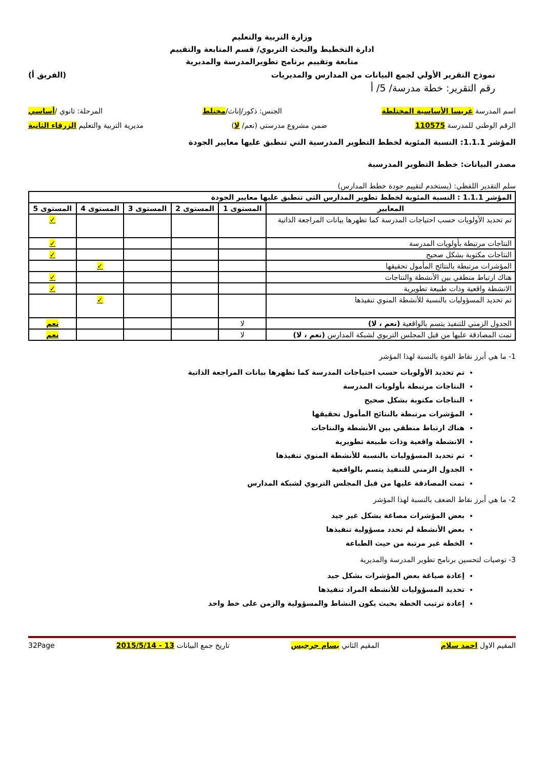وزارة التربية والتعليم
ادارة التخطيط والبحث التربوي/ قسم المتابعة والتقييم
متابعة وتقييم برنامج تطويرالمدرسة والمديرية
نموذج التقرير الأولي لجمع البيانات من المدارس والمديريات (الفريق أ)
رقم التقرير: خطة مدرسة/ 5/ أ
اسم المدرسة غريسا الأساسية المختلطة الجنس: ذكور/إناث/مختلط المرحلة: ثانوي /أساسي
الرقم الوطني للمدرسة 110575 ضمن مشروع مدرستي (نعم/ لا) مديرية التربية والتعليم الزرقاء الثانية
المؤشر 1.1.1: النسبة المئوية لخطط التطوير المدرسية التي تنطبق عليها معايير الجودة
مصدر البيانات: خطط التطوير المدرسية
سلم التقدير اللفظي: (يستخدم لتقييم جودة خطط المدارس)
| المؤشر 1.1.1 : النسبة المئوية لخطط تطوير المدارس التي تنطبق عليها معايير الجودة | | | | | |
| --- | --- | --- | --- | --- | --- |
| المعايير | المستوى 1 | المستوى 2 | المستوى 3 | المستوى 4 | المستوى 5 |
| تم تحديد الأولويات حسب احتياجات المدرسة كما تظهرها بيانات المراجعة الذاتية | | | | | ✓ |
| النتاجات مرتبطة بأولويات المدرسة | | | | | ✓ |
| النتاجات مكتوبة بشكل صحيح | | | | | ✓ |
| المؤشرات مرتبطة بالنتائج المأمول تحقيقها | | | | ✓ | |
| هناك ارتباط منطقي بين الأنشطة والنتاجات | | | | | ✓ |
| الانشطة واقعية وذات طبيعة تطويرية | | | | | ✓ |
| تم تحديد المسؤوليات بالنسبة للأنشطة المنوي تنفيذها | | | | ✓ | |
| الجدول الزمني للتنفيذ يتسم بالواقعية (نعم ، لا) | لا | | | | نعم |
| تمت المصادقة عليها من قبل المجلس التربوي لشبكة المدارس (نعم ، لا) | لا | | | | نعم |
1- ما هي أبرز نقاط القوة بالنسبة لهذا المؤشر
تم تحديد الأولويات حسب احتياجات المدرسة كما تظهرها بيانات المراجعة الذاتية
النتاجات مرتبطة بأولويات المدرسة
النتاجات مكتوبة بشكل صحيح
المؤشرات مرتبطة بالنتائج المأمول تحقيقها
هناك ارتباط منطقي بين الأنشطة والنتاجات
الانشطة واقعية وذات طبيعة تطويرية
تم تحديد المسؤوليات بالنسبة للأنشطة المنوي تنفيذها
الجدول الزمني للتنفيذ يتسم بالواقعية
تمت المصادقة عليها من قبل المجلس التربوي لشبكة المدارس
2- ما هي أبرز نقاط الضعف بالنسبة لهذا المؤشر
بعض المؤشرات مصاغة بشكل غير جيد
بعض الأنشطة لم تحدد مسؤولية تنفيذها
الخطة غير مرتبة من حيث الطباعة
3- توصيات لتحسين برنامج تطوير المدرسة والمديرية
إعادة صياغة بعض المؤشرات بشكل جيد
تحديد المسؤوليات للأنشطة المراد تنفيذها
إعادة ترتيب الخطة بحيث يكون النشاط والمسؤولية والزمن على خط واحد
المقيم الاول احمد سلام المقيم الثاني بسام جرجيس تاريخ جمع البيانات 13 - 2015/5/14 32Page